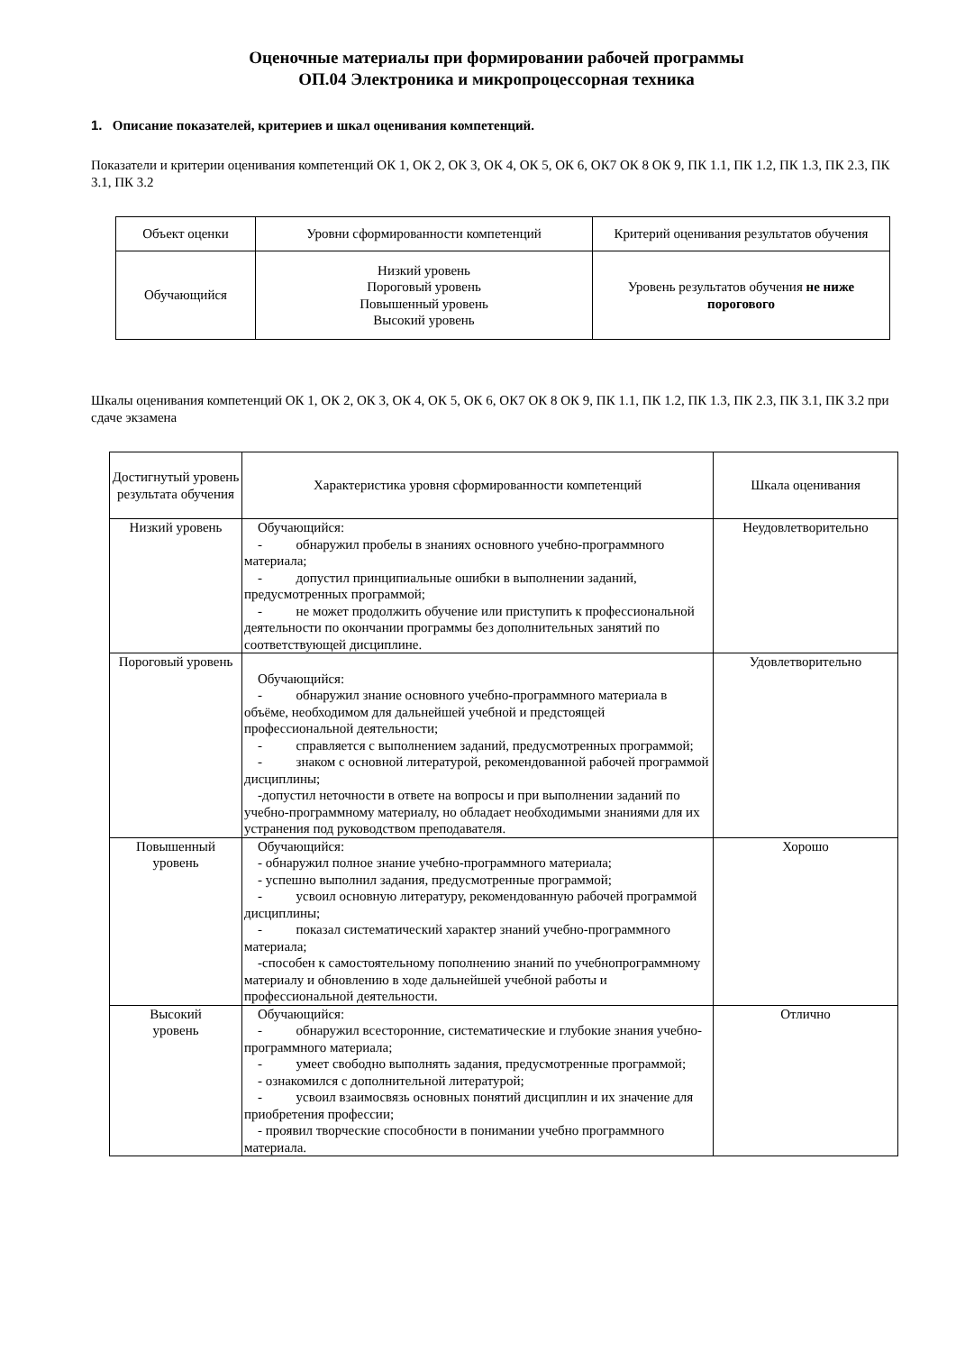Оценочные материалы при формировании рабочей программы
ОП.04 Электроника и микропроцессорная техника
1. Описание показателей, критериев и шкал оценивания компетенций.
Показатели и критерии оценивания компетенций ОК 1, ОК 2, ОК 3, ОК 4, ОК 5, ОК 6, ОК7 ОК 8 ОК 9, ПК 1.1, ПК 1.2, ПК 1.3, ПК 2.3, ПК 3.1, ПК 3.2
| Объект оценки | Уровни сформированности компетенций | Критерий оценивания результатов обучения |
| --- | --- | --- |
| Обучающийся | Низкий уровень Пороговый уровень Повышенный уровень Высокий уровень | Уровень результатов обучения не ниже порогового |
Шкалы оценивания компетенций ОК 1, ОК 2, ОК 3, ОК 4, ОК 5, ОК 6, ОК7 ОК 8 ОК 9, ПК 1.1, ПК 1.2, ПК 1.3, ПК 2.3, ПК 3.1, ПК 3.2 при сдаче экзамена
| Достигнутый уровень результата обучения | Характеристика уровня сформированности компетенций | Шкала оценивания |
| --- | --- | --- |
| Низкий уровень | Обучающийся: - обнаружил пробелы в знаниях основного учебно-программного материала; - допустил принципиальные ошибки в выполнении заданий, предусмотренных программой; - не может продолжить обучение или приступить к профессиональной деятельности по окончании программы без дополнительных занятий по соответствующей дисциплине. | Неудовлетворительно |
| Пороговый уровень | Обучающийся: - обнаружил знание основного учебно-программного материала в объёме, необходимом для дальнейшей учебной и предстоящей профессиональной деятельности; - справляется с выполнением заданий, предусмотренных программой; - знаком с основной литературой, рекомендованной рабочей программой дисциплины; -допустил неточности в ответе на вопросы и при выполнении заданий по учебно-программному материалу, но обладает необходимыми знаниями для их устранения под руководством преподавателя. | Удовлетворительно |
| Повышенный уровень | Обучающийся: - обнаружил полное знание учебно-программного материала; - успешно выполнил задания, предусмотренные программой; - усвоил основную литературу, рекомендованную рабочей программой дисциплины; - показал систематический характер знаний учебно-программного материала; -способен к самостоятельному пополнению знаний по учебнопрограммному материалу и обновлению в ходе дальнейшей учебной работы и профессиональной деятельности. | Хорошо |
| Высокий уровень | Обучающийся: - обнаружил всесторонние, систематические и глубокие знания учебно-программного материала; - умеет свободно выполнять задания, предусмотренные программой; - ознакомился с дополнительной литературой; - усвоил взаимосвязь основных понятий дисциплин и их значение для приобретения профессии; - проявил творческие способности в понимании учебно программного материала. | Отлично |